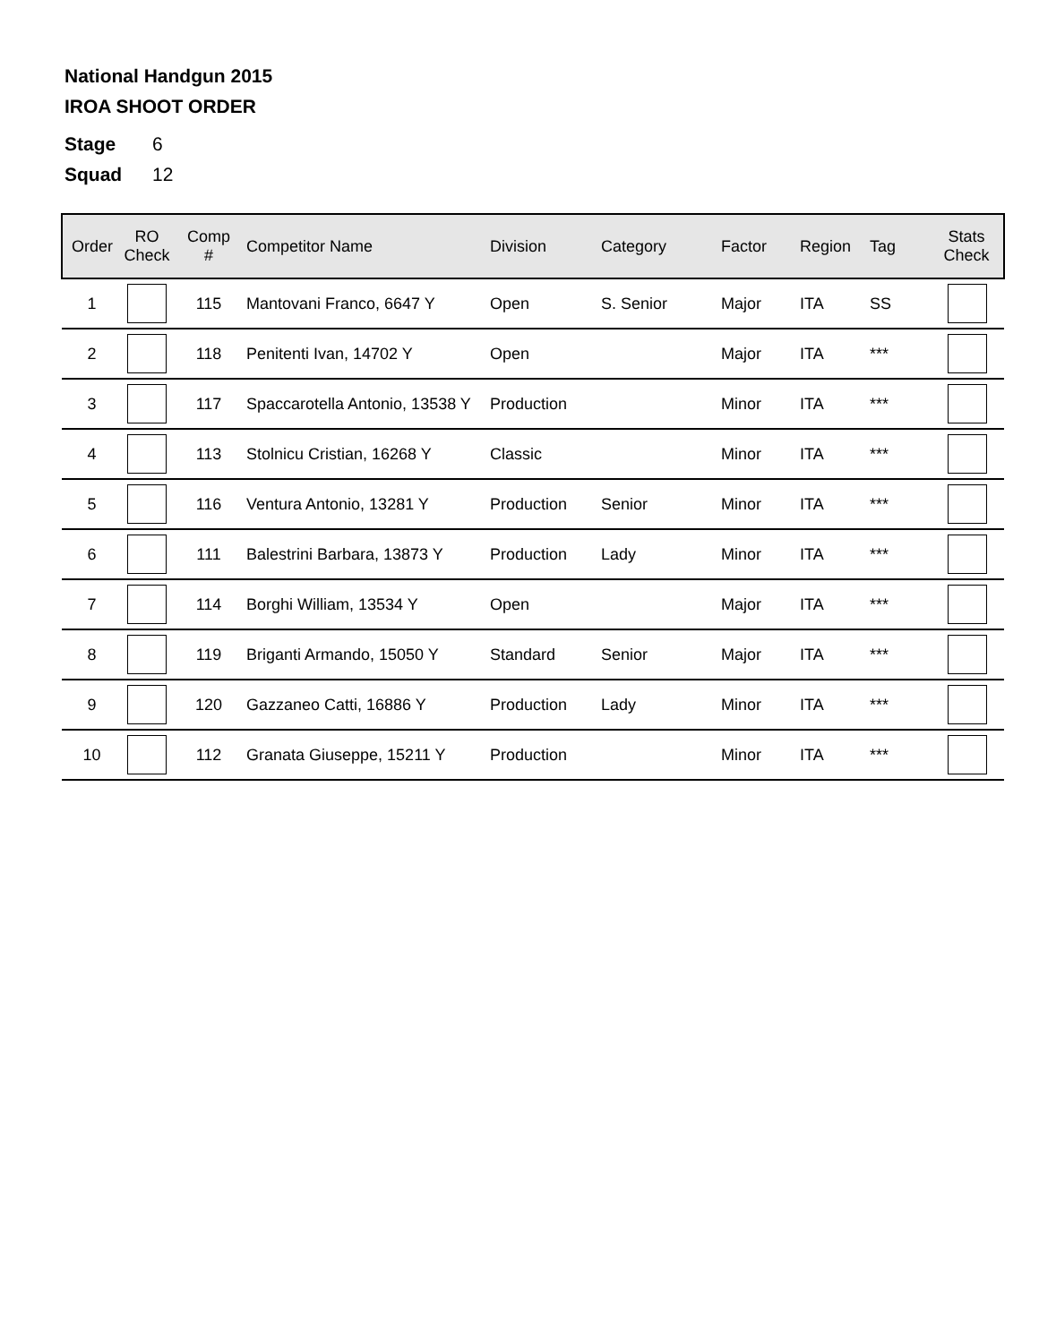National Handgun 2015
IROA SHOOT ORDER
Stage 6
Squad 12
| Order | RO Check | Comp # | Competitor Name | Division | Category | Factor | Region | Tag | Stats Check |
| --- | --- | --- | --- | --- | --- | --- | --- | --- | --- |
| 1 | | 115 | Mantovani Franco, 6647 Y | Open | S. Senior | Major | ITA | SS | |
| 2 | | 118 | Penitenti Ivan, 14702 Y | Open | | Major | ITA | *** | |
| 3 | | 117 | Spaccarotella Antonio, 13538 Y | Production | | Minor | ITA | *** | |
| 4 | | 113 | Stolnicu Cristian, 16268 Y | Classic | | Minor | ITA | *** | |
| 5 | | 116 | Ventura Antonio, 13281 Y | Production | Senior | Minor | ITA | *** | |
| 6 | | 111 | Balestrini Barbara, 13873 Y | Production | Lady | Minor | ITA | *** | |
| 7 | | 114 | Borghi William, 13534 Y | Open | | Major | ITA | *** | |
| 8 | | 119 | Briganti Armando, 15050 Y | Standard | Senior | Major | ITA | *** | |
| 9 | | 120 | Gazzaneo Catti, 16886 Y | Production | Lady | Minor | ITA | *** | |
| 10 | | 112 | Granata Giuseppe, 15211 Y | Production | | Minor | ITA | *** | |